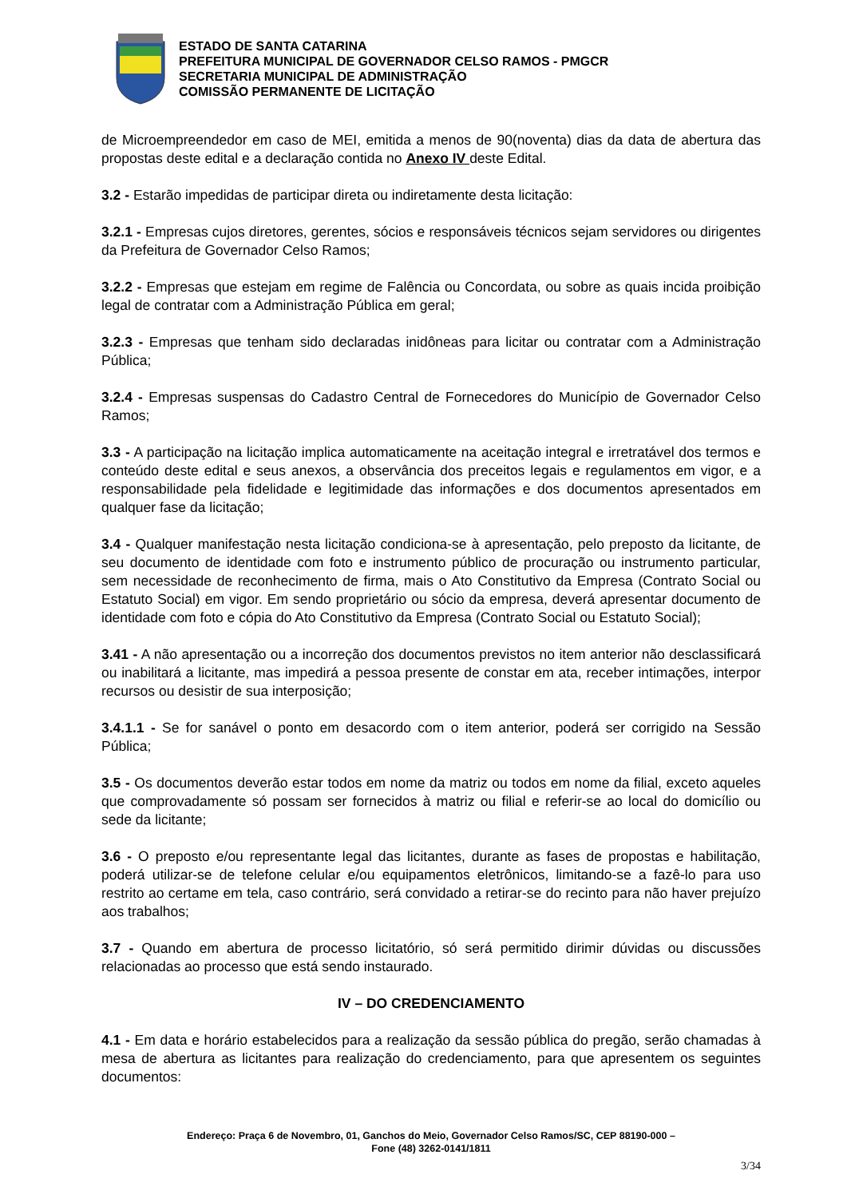ESTADO DE SANTA CATARINA
PREFEITURA MUNICIPAL DE GOVERNADOR CELSO RAMOS - PMGCR
SECRETARIA MUNICIPAL DE ADMINISTRAÇÃO
COMISSÃO PERMANENTE DE LICITAÇÃO
de Microempreendedor em caso de MEI, emitida a menos de 90(noventa) dias da data de abertura das propostas deste edital e a declaração contida no Anexo IV deste Edital.
3.2 - Estarão impedidas de participar direta ou indiretamente desta licitação:
3.2.1 - Empresas cujos diretores, gerentes, sócios e responsáveis técnicos sejam servidores ou dirigentes da Prefeitura de Governador Celso Ramos;
3.2.2 - Empresas que estejam em regime de Falência ou Concordata, ou sobre as quais incida proibição legal de contratar com a Administração Pública em geral;
3.2.3 - Empresas que tenham sido declaradas inidôneas para licitar ou contratar com a Administração Pública;
3.2.4 - Empresas suspensas do Cadastro Central de Fornecedores do Município de Governador Celso Ramos;
3.3 - A participação na licitação implica automaticamente na aceitação integral e irretratável dos termos e conteúdo deste edital e seus anexos, a observância dos preceitos legais e regulamentos em vigor, e a responsabilidade pela fidelidade e legitimidade das informações e dos documentos apresentados em qualquer fase da licitação;
3.4 - Qualquer manifestação nesta licitação condiciona-se à apresentação, pelo preposto da licitante, de seu documento de identidade com foto e instrumento público de procuração ou instrumento particular, sem necessidade de reconhecimento de firma, mais o Ato Constitutivo da Empresa (Contrato Social ou Estatuto Social) em vigor. Em sendo proprietário ou sócio da empresa, deverá apresentar documento de identidade com foto e cópia do Ato Constitutivo da Empresa (Contrato Social ou Estatuto Social);
3.41 - A não apresentação ou a incorreção dos documentos previstos no item anterior não desclassificará ou inabilitará a licitante, mas impedirá a pessoa presente de constar em ata, receber intimações, interpor recursos ou desistir de sua interposição;
3.4.1.1 - Se for sanável o ponto em desacordo com o item anterior, poderá ser corrigido na Sessão Pública;
3.5 - Os documentos deverão estar todos em nome da matriz ou todos em nome da filial, exceto aqueles que comprovadamente só possam ser fornecidos à matriz ou filial e referir-se ao local do domicílio ou sede da licitante;
3.6 - O preposto e/ou representante legal das licitantes, durante as fases de propostas e habilitação, poderá utilizar-se de telefone celular e/ou equipamentos eletrônicos, limitando-se a fazê-lo para uso restrito ao certame em tela, caso contrário, será convidado a retirar-se do recinto para não haver prejuízo aos trabalhos;
3.7 - Quando em abertura de processo licitatório, só será permitido dirimir dúvidas ou discussões relacionadas ao processo que está sendo instaurado.
IV – DO CREDENCIAMENTO
4.1 - Em data e horário estabelecidos para a realização da sessão pública do pregão, serão chamadas à mesa de abertura as licitantes para realização do credenciamento, para que apresentem os seguintes documentos:
Endereço: Praça 6 de Novembro, 01, Ganchos do Meio, Governador Celso Ramos/SC, CEP 88190-000 –
Fone (48) 3262-0141/1811
3/34